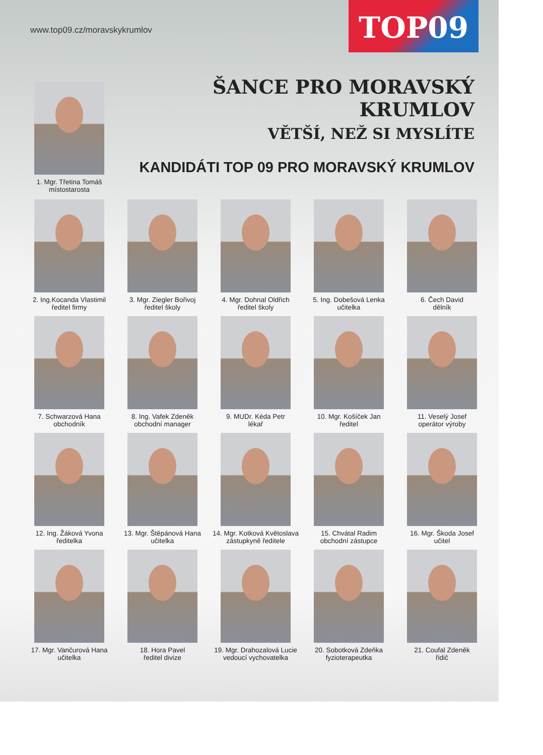www.top09.cz/moravskykrumlov TOP09
ŠANCE PRO MORAVSKÝ KRUMLOV
VĚTŠÍ, NEŽ SI MYSLÍTE
1. Mgr. Třetina Tomáš
místostarosta
KANDIDÁTI TOP 09 PRO MORAVSKÝ KRUMLOV
2. Ing.Kocanda Vlastimil
ředitel firmy
3. Mgr. Ziegler Bořivoj
ředitel školy
4. Mgr. Dohnal Oldřich
ředitel školy
5. Ing. Dobešová Lenka
učitelka
6. Čech David
dělník
7. Schwarzová Hana
obchodník
8. Ing. Vafek Zdeněk
obchodní manager
9. MUDr. Kéda Petr
lékař
10. Mgr. Košíček Jan
ředitel
11. Veselý Josef
operátor výroby
12. Ing. Žáková Yvona
ředitelka
13. Mgr. Štěpánová Hana
učitelka
14. Mgr. Kotková Květoslava
zástupkyně ředitele
15. Chvátal Radim
obchodní zástupce
16. Mgr. Škoda Josef
učitel
17. Mgr. Vančurová Hana
učitelka
18. Hora Pavel
ředitel divize
19. Mgr. Drahozalová Lucie
vedoucí vychovatelka
20. Sobotková Zdeňka
fyzioterapeutka
21. Coufal Zdeněk
řidič